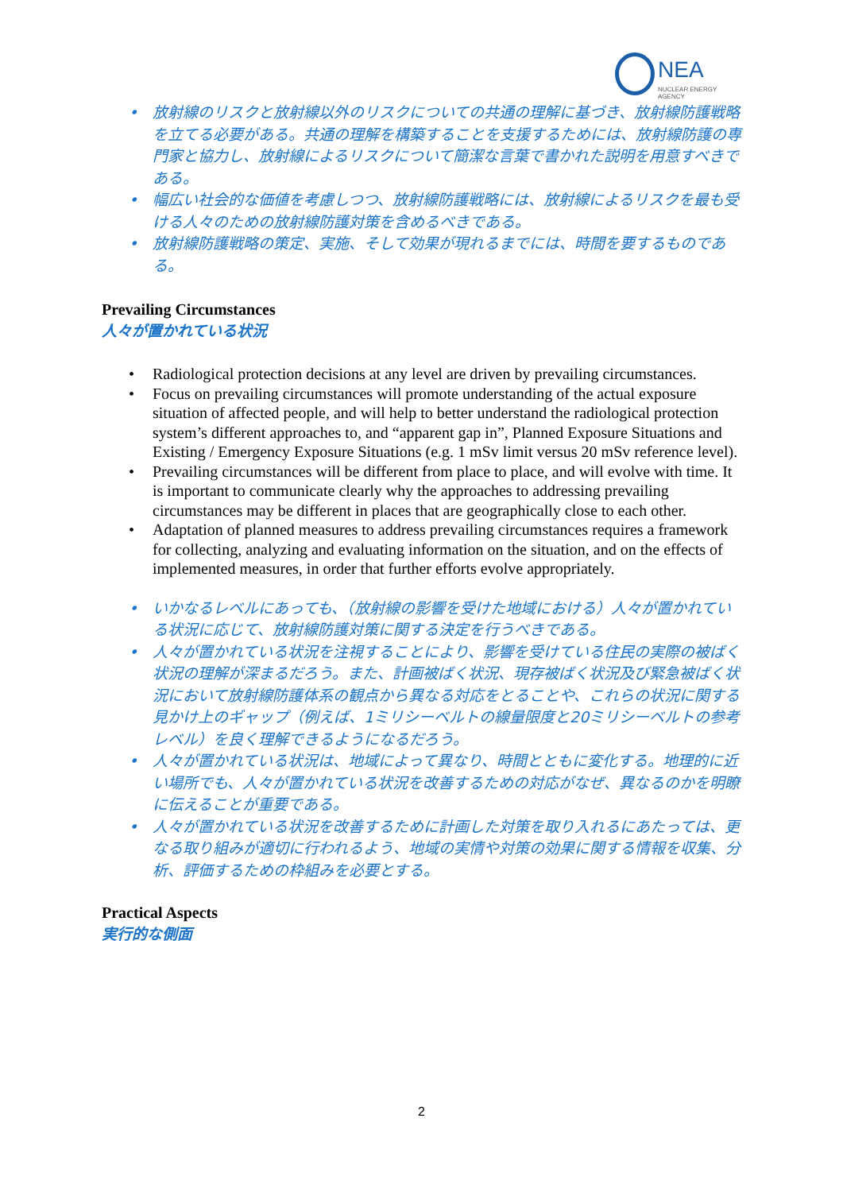NEA
NUCLEAR ENERGY AGENCY
放射線のリスクと放射線以外のリスクについての共通の理解に基づき、放射線防護戦略を立てる必要がある。共通の理解を構築することを支援するためには、放射線防護の専門家と協力し、放射線によるリスクについて簡潔な言葉で書かれた説明を用意すべきである。
幅広い社会的な価値を考慮しつつ、放射線防護戦略には、放射線によるリスクを最も受ける人々のための放射線防護対策を含めるべきである。
放射線防護戦略の策定、実施、そして効果が現れるまでには、時間を要するものである。
Prevailing Circumstances
人々が置かれている状況
Radiological protection decisions at any level are driven by prevailing circumstances.
Focus on prevailing circumstances will promote understanding of the actual exposure situation of affected people, and will help to better understand the radiological protection system’s different approaches to, and “apparent gap in”, Planned Exposure Situations and Existing / Emergency Exposure Situations (e.g. 1 mSv limit versus 20 mSv reference level).
Prevailing circumstances will be different from place to place, and will evolve with time. It is important to communicate clearly why the approaches to addressing prevailing circumstances may be different in places that are geographically close to each other.
Adaptation of planned measures to address prevailing circumstances requires a framework for collecting, analyzing and evaluating information on the situation, and on the effects of implemented measures, in order that further efforts evolve appropriately.
いかなるレベルにあっても、（放射線の影響を受けた地域における）人々が置かれている状況に応じて、放射線防護対策に関する決定を行うべきである。
人々が置かれている状況を注視することにより、影響を受けている住民の実際の被ばく状況の理解が深まるだろう。また、計画被ばく状況、現存被ばく状況及び緊急被ばく状況において放射線防護体系の観点から異なる対応をとることや、これらの状況に関する見かけ上のギャップ（例えば、1ミリシーベルトの線量限度と20ミリシーベルトの参考レベル）を良く理解できるようになるだろう。
人々が置かれている状況は、地域によって異なり、時間とともに変化する。地理的に近い場所でも、人々が置かれている状況を改善するための対応がなぜ、異なるのかを明瞭に伝えることが重要である。
人々が置かれている状況を改善するために計画した対策を取り入れるにあたっては、更なる取り組みが適切に行われるよう、地域の実情や対策の効果に関する情報を収集、分析、評価するための枠組みを必要とする。
Practical Aspects
実行的な側面
2